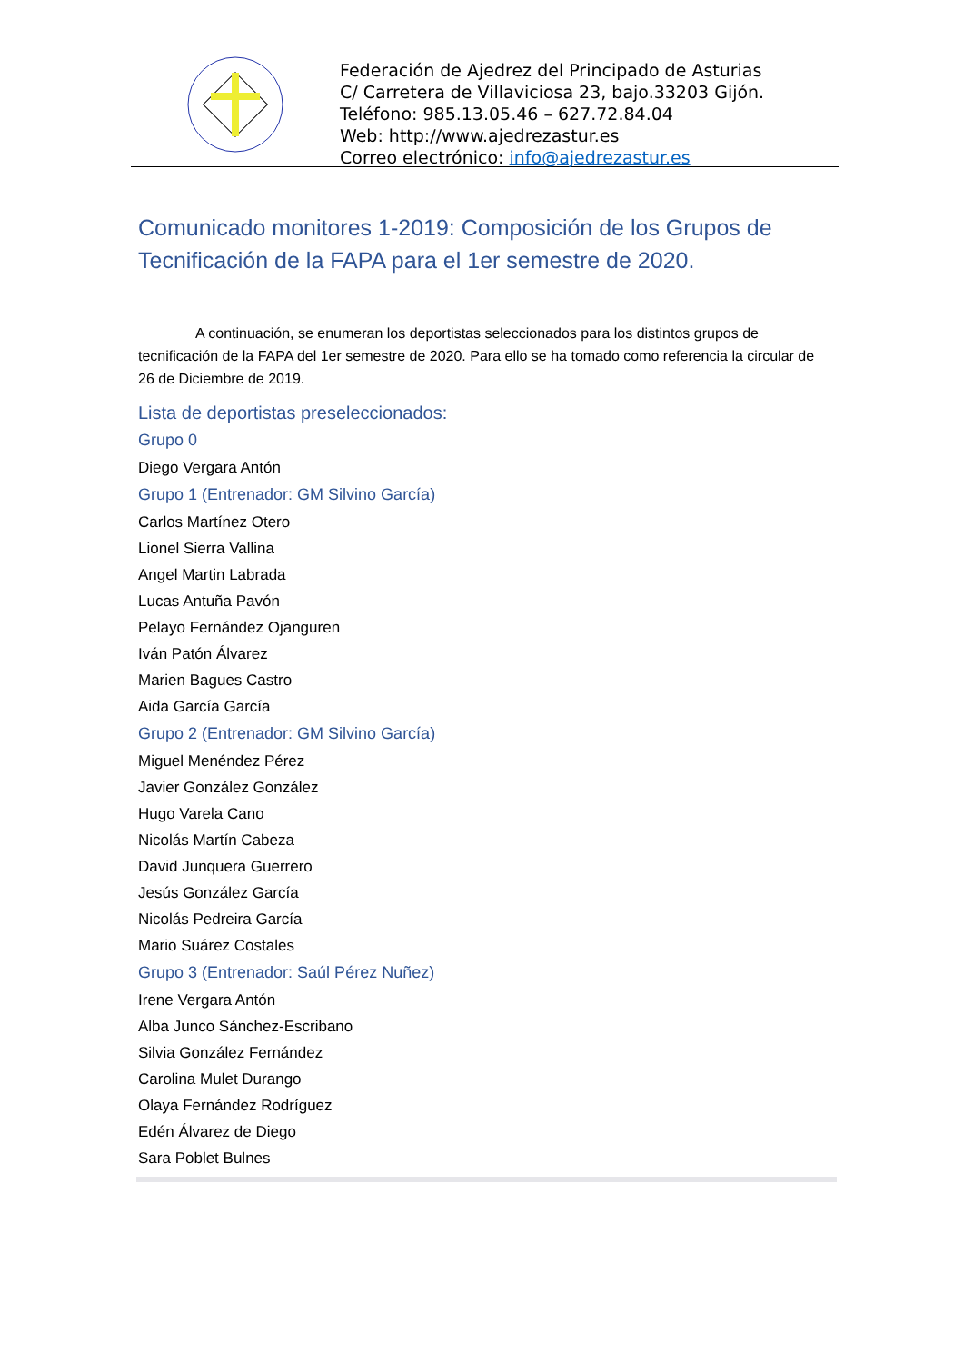Federación de Ajedrez del Principado de Asturias
C/ Carretera de Villaviciosa 23, bajo.33203 Gijón.
Teléfono: 985.13.05.46 – 627.72.84.04
Web: http://www.ajedrezastur.es
Correo electrónico: info@ajedrezastur.es
Comunicado monitores 1-2019: Composición de los Grupos de Tecnificación de la FAPA para el 1er semestre de 2020.
A continuación, se enumeran los deportistas seleccionados para los distintos grupos de tecnificación de la FAPA del 1er semestre de 2020. Para ello se ha tomado como referencia la circular de 26 de Diciembre de 2019.
Lista de deportistas preseleccionados:
Grupo 0
Diego Vergara Antón
Grupo 1 (Entrenador: GM Silvino García)
Carlos Martínez Otero
Lionel Sierra Vallina
Angel Martin Labrada
Lucas Antuña Pavón
Pelayo Fernández Ojanguren
Iván Patón Álvarez
Marien Bagues Castro
Aida García García
Grupo 2 (Entrenador: GM Silvino García)
Miguel Menéndez Pérez
Javier González González
Hugo Varela Cano
Nicolás Martín Cabeza
David Junquera Guerrero
Jesús González García
Nicolás Pedreira García
Mario Suárez Costales
Grupo 3 (Entrenador: Saúl Pérez Nuñez)
Irene Vergara Antón
Alba Junco Sánchez-Escribano
Silvia González Fernández
Carolina Mulet Durango
Olaya Fernández Rodríguez
Edén Álvarez de Diego
Sara Poblet Bulnes